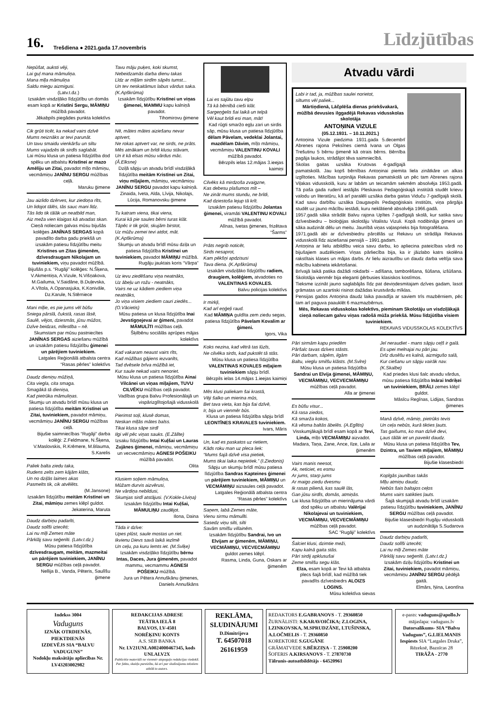16. Trešdiena ● 2021.gada 17.novembris Līdzjūtības
Nepūšat, auksti vēji,
Lai guļ mana māmuliņa.
Mana mīļa māmuliņa
Saldu miegu aizmigusi.
(Latv.t.dz.)
Izsakām visdziļāko līdzjūtību un domās esam kopā ar Kristīni Sergu, MĀMIŅU mūžībā pavadot.
Jēkabpils piegādes punkta kolektīvs
Cik grūti ticēt, ka nekad vairs dzīvē
Mums neiznāks ar tevi parunāt.
Un tavu smaidu vienkāršu un siltu
Mums vajadzēs tik sirdīs saglabāt.
Lai mūsu klusa un patiesa līdzjūtība dod spēku un atbalstu Kristīnei ar mazo Amēliju un Zitai, pavadot mīļo māmiņu, vecmāmiņu JANĪNU SERGU mūžības ceļā.
Maruku ģimene
Jau aizlido dzērves, kur ziedoņa rīts,
Un lidojot tālēs, tās sauc mani līdz.
Tās lido tik tālāk un neatbild man,
Aiz meža vien klaigas kā atvadas skan.
Cieņā noliecam galvas mūsu bijušās kolēģes JANĪNAS SERGAS kopā pavadīto darba gadu priekšā un izsakām patiesu līdzjūtību meitu Kristīnes un Zitas ģimenēm, dzīvesdraugam Nikolajam un tuviniekiem, viņu pavadot mūžībā.
Bijušās p.s. “Rugāji” kolēģes: N.Šķena, V.Akmentiņa, A.Vizule, N.Višņakova, M.Gailuma, V.Saidāne, B.Duļevska, A.Vītola, A.Opanasjuka, K.Konivāle, Dz.Karule, N.Stērniece
Mani mīļie, es pie jums vēl būšu
Sniega pārslā, čukstā, rasas lāsē,
Saulē, vējos, dziesmās, jūsu mūžos,
Dzīve beidzas, mīlestība – nē.
Skumstam par mūsu pastniecītes JANĪNAS SERGAS aiziešanu mūžībā un izsakām patiesu līdzjūtību ģimenei un pārējiem tuviniekiem.
Latgales Reģionālā atbalsta centra “Rasas pērles” kolektīvs
Daudz dieniņu mūžiņā,
Cita viegla, cita smaga.
Smagākā tā dieniņa,
Kad pietrūka māmuliņas.
Skumju un atvadu brīdī mūsu klusa un patiesa līdzjūtība meitām Kristīnei un Zitai, tuviniekiem, pavadot māmiņu, vecmāmiņu JANĪNU SERGU mūžības ceļā.
Bijušie saimniecības “Rugāji” darba kolēģi: Z.Feldmane, N.Šķena, V.Maslovskis, R.Krēmere, M.Blauma, S.Karelis
Paliek balta ziedu taka,
Rudens zelts zem kājām klāts,
Un no dziļās laimes akas
Pasmelts tik, cik atvēlēts.
(M.Jansone)
Izsakām līdzjūtību meitām Kristīnei un Zitai, māmiņu zemes klēpī guldot.
Jekaterina, Maruta
Daudz darbiņu padarīti,
Daudz solīši iztecēti;
Lai nu mīļi Zemes māte
Pārklāj savu seģenīti. (Latv.t.dz.)
Mūsu patiesa līdzjūtība dzīvesdraugam, meitām, mazmeitai un pārējiem tuviniekiem, JANĪNU SERGU mūžības ceļā pavadot.
Nellija B., Vanda, Pēteris, Saulīšu ģimene
Tavu māju puķes, koki skumst,
Nebeidzamās darba dienu takas
Līdz ar mīļām sirdīm sāpēs tumst...
Un tev neskaitāmus labus vārdus saka. (K.Apškrūma)
Izsakām līdzjūtību Kristīnei un viņas ģimenei, MAMMU kapu kalniņā pavadot.
Tihomirovu ģimene
Nē, mātes mātes aiziešanu nevar aptvert,
Ne rokas aptvert var, ne sirds, ne prāts.
Mēs atnākam un brīdi klusu stāvam,
Un it kā elsas mūsu vārdus māc. (Ā.Elksne)
Dziļā sāpju un atvadu brīdī visdziļākā līdzjūtība meitām Kristīnei un Zitai, viņu mīļajiem, māmiņu, vecmāmiņu JANĪNU SERGU pavadot kapu kalniņā.
Zinaida, Iveta, Alda, Līvija, Nikolajs, Lūcija, Romanovsku ģimene
Tu katram viena, tikai viena,
Kurai kā pie saules bērni turas klāt.
Tāpēc ir tik grūti, skujām birstot,
Uz mūžu zemei tevi atdot, māt. (K.Apškrūma)
Skumju un atvadu brīdī mūsu dziļa un patiesa līdzjūtība Kristīnei un tuviniekiem, pavadot MĀMIŅU mūžībā.
Rugāju jauktais koris “Vārpa”
Uz ievu ziedēšanu viņa neatnāks,
Uz ābeļu un rožu - neatnāks,
Vairs ne uz kādiem ziediem viņa neatnāks,
Jo viņa visiem ziediem cauri ziedēs... (O.Vācietis)
Mūsu patiesa un klusa līdzjūtība Inai Jevstigņejevai ar ģimeni, pavadot MĀMULĪTI mūžības ceļā.
Šķilbēnu sociālās aprūpes mājas kolektīvs
Kad vakaram neaust vairs rīts,
Kad mūžības gājiens iezvanīts,
Tad dvēsele brīva mūžībā iet,
Kur saule nekad vairs nenoriet.
Mūsu klusa un patiesa līdzjūtība Ainai Vilcānei un viņas mīļajiem, TUVU CILVĒKU mūžības ceļā pavadot.
Vadības grupa Balvu Profesionālajā un vispārizglītojošajā vidusskolā
Pierimst soļi, klusē domas,
Neskan mīļās mātes balss.
Tikai klusa sāpe sirdī
Ilgi vēl pēc viņas sauks. (E.Zālīte)
Izsaku līdzjūtību Intai Kuļšai un Lauras Zujānes ģimenei, māmiņu, vecmāmiņu un vecvecmāmiņu AGNESI POŠEIKU mūžībā pavadot.
Olita
Klusiem soļiem māmuliņa,
Mūžam durvis aizvērusi,
Ne vārdiņa nebildusi,
Skumjas sirdī atstājusi. (V.Kokle-Līviņa)
Izsakām līdzjūtību Intai Kuļšai, MĀMULIŅU zaudējot.
Ilona, Daina
Tāda ir dzīve:
Upes plūst, saule mostas un riet.
Ikvienu Dievs savā laikā iezīmē
Un ceļu, pa kuru lemts iet. (M.Svīķe)
Izsakām visdziļāko līdzjūtību bērnu Intas, Daces, Jura ģimenēm, pavadot mammu, vecmammu AGNESI POŠEIKU mūžībā.
Jura un Pētera Annuškānu ģimenes, Daniels Annuškāns
Lai es sajūtu tavu elpu
Tā kā bērnībā cieši klāt.
Sargeņģelis šai laikā un telpā
Vēl kaut brīdi esi man, māt!
Kad rūgti smaržo egļu zari un sirdis sāp, mūsu klusa un patiesa līdzjūtība dēlam Pāvelam, vedeklai Jolantai, mazdēlam Dāvim, mīļo māmiņu, vecmāmiņu VALENTINU KOVALI mūžībā pavadot.
Bērzpils ielas 12.mājas 3.ieejas kaimiņi
Cilvēks kā mirdzoša zvaigzne,
Kas debesu plašumos mīt –
Ne zināt mums stundu, ne brīdi,
Kad dziestoša lejup tā krīt.
Izsakām patiesu līdzjūtību Jolantas ģimenei, viramāti VALENTINU KOVALI mūžībā pavadot.
Alīnas, Ivetas ģimenes, frizētava “Šarms”
Prāts negrib noticēt,
Sirds nesaprot,
Kam pēkšņi apdzisusi
Tava diena. (K.Apškrūma)
Izsakām visdziļāko līdzjūtību radiem, draugiem, kolēģiem, atvadoties no VALENTINAS KOVALES.
Balvu policijas kolektīvs
Ir mirkļi,
Kad arī eņģeļi raud.
Kad MĀMIŅA guldīta zem ziedu segas, patiesa līdzjūtība Pāvelam Kovalim ar ģimeni.
Igors, Vika
Koks nezina, kad vētrā tas lūzīs,
Ne cilvēka sirds, kad pukstēt tā stās.
Mūsu klusa un patiesa līdzjūtība VALENTINAS KOVALES mīļajiem tuviniekiem sāpju brīdī.
Bērzpils ielas 14.mājas 1.ieejas kaimiņi
Mēs klusi paliekam šai krastā,
Vēji šalko un mierina mūs,
Bet tava vieta, kas bija šai dzīvē,
Ir, bija un vienmēr būs.
Klusa un patiesa līdzjūtība sāpju brīdī LEONTĪNES KRAVALES tuviniekiem.
Ivars, Māris
Un, kad es paskatos uz rietiem,
Kāds roku man uz pleca liek:
“Mums šajā dzīvē visa pietiek,
Mums tikai laika nepietiek.” (I.Ziedonis)
Sāpju un skumju brīdī mūsu patiesa līdzjūtība Sandras Kapteines ģimenei un pārējiem tuviniekiem, MĀMIŅU un VECMĀMIŅU aizsaules ceļā pavadot.
Latgales Reģionālā atbalsta centra “Rasas pērles” kolektīvs
Saņem, labā Zemes māte,
Vienu sirmu māmulīti.
Sasedz viņu silti, silti
Savām smilšu villainēm.
Izsakām līdzjūtību Sandrai, Ivo un Elvijam ar ģimenēm, MĀMIŅU, VECMĀMIŅU, VECVECMĀMIŅU guldot zemes klēpī.
Rasma, Linda, Guna, Oskars ar ģimenēm
Atvadu vārdi
Labi ir tad, ja, mūžības saulei norietot,
siltums vēl paliek...
Mārtiņdienā, Lāčplēša dienas priekšvakarā, mūžībā devusies ilggadējā Rekavas vidusskolas skolotāja
ANTOŅINA VIZULE
(05.12.1931. – 10.11.2021.)
Antoņina Vizule piedzima 1931.gada 5.decembrī Abrenes rajona Peksīnes ciemā Ivana un Olgas Trešutinu 5 bērnu ģimenē kā otrais bērns. Bērnība pagāja laukos, strādājot tēva saimniecībā.
Skolas gaitas uzsāka Krutovas 4-gadīgajā pamatskolā. Jau kopš bērnības Antoņinai piemita liela zinātkāre un alkas izglītoties. Mācības turpināja Rekavas pamatskolā un pēc tam Abrenes rajona Viļakas vidusskolā, kuru ar labām un teicamām sekmēm absolvēja 1953.gadā. Tā paša gada rudenī iestājās Pleskavas Pedagoģiskajā institūtā studēt krievu valodu un literatūru, kā arī paralēli uzsāka darba gaitas Viduču 7-gadīgajā skolā. Kad savu darbību uzsāka Daugavpils Pedagoģiskais institūts, viņa pārgāja studēt uz jauno mācību iestādi, kuru neklātienē absolvēja 1966.gadā.
1957.gadā sāka strādāt Balvu rajona Upītes 7-gadīgajā skolā, kur satika savu dzīvesbiedru – bioloģijas skolotāju Vitalistu Vizuli. Kopā nodibināja ģimeni un sāka audzināt dēlu un meitu. Jaunībā viņas vaļasprieks bija fotografēšana.
1971.gadā abi ar dzīvesbiedru pārcēlās uz Rekavu un strādāja Rekavas vidusskolā līdz aiziešanai pensijā – 1991.gadam.
Antoņina ar lielu atbildību veica savu darbu, ko apliecina pateicības vārdi no bijušajiem audzēkņiem. Viņas pārliecība bija, ka ir jāizlabo katrs skolēna rakstītais klases un mājas darbs. Ar lielu aizrautību un daudz darba veltīja sava mācību kabineta iekārtošanai.
Brīvajā laikā patika dažādi rokdarbi – adīšana, tamborēšana, šūšana, izšūšana. Skolotāja vienmēr bija eleganti ģērbusies klasiskos kostīmos.
Tieksme izzināt jauno saglabājās līdz pat deviņdesmitajam dzīves gadam, lasot grāmatas un azartiski risinot dažādas krustvārdu mīklas.
Pensijas gados Antoņina daudz laika pavadīja ar saviem trīs mazbērniem, pēc tam arī paguva paauklēt 6 mazmazbērnus.
Mēs, Rekavas vidusskolas kolektīvs, pieminam Skolotāju un visdziļākajā cieņā noliecam galvu viņas radošā mūža priekšā. Mūsu līdzjūtība visiem tuviniekiem.
REKAVAS VIDUSSKOLAS KOLEKTĪVS
Pāri sirmām kapu priedēm
Pāršalc tavas dzīves stāsts.
Pāri darbam, sāpēm, ilgām
Baltu, vieglu smilšu klāsts. (M.Svīre)
Mūsu klusa un patiesa līdzjūtība Sandrai un Elvija ģimenei, MĀMIŅU, VECMĀMIŅU, VECVECMĀMIŅU mūžības ceļā pavadot.
Alla ar ģimenei
Es būšu visur...
Kā rasa ziedos,
Kā smarža kokos,
Kā vēsma baltās ābelēs. (A.Eglītis)
Visskumjākajā brīdī esam kopā ar Tevi, Linda, mīļo VECMĀMIŅU aizvadot.
Madara, Taņa, Zane, Ance, Ilze, Laila ar ģimenēm
Vairs manis neesot,
Ak, neticiet, es esmu
Ar jums, starp jums
Ar maigo ziedu dvesmu
Ik rasas pilienā, kas saulē lās,
Gan jūsu sirdīs, domās, atmiņās.
Lai klusa līdzjūtība un mierinājuma vārdi dod spēku un atbalstu Valērijai Nikolajevai un tuviniekiem, VECMĀMIŅU, VECVECMĀMIŅU mūžības ceļā pavadot.
SAC “Rugāji” kolektīvs
Šalciet klusi, dzimtie meži,
Kapu kalnā gaita stās.
Pāri sirdij apklusušai
Zeme smilšu segu klās.
Elza, esam kopā ar Tevi kā atbalsta plecs šajā brīdī, kad mūžībā tiek pavadīts dzīvesbiedrs ALOIZS LOGINS.
Mūsu kolektīva sievas
Jel neraudiet - mans sāpju ceļš ir galā.
Es upei melnajai nu pāri jau.
Drīz dusēšu es kalnā, aizmigušo salā,
Kur ciešanu un sāpju vairāk nav. (K.Skalbe)
Kad priedes klusi šalc atvadu vārdus, mūsu patiesa līdzjūtība Inārai Indriķei un tuviniekiem, BRĀLI zemes klēpī guldot.
Māsīcu Regīnas, Lidijas, Sandras ģimenes
Manā dzīvē, māmiņ, pietrūks tevis
Un ceļa nebūs, kurā tikties ļauts.
Tas gaišums, ko man dzīvē devi,
Ļaus tālāk iet un paveikt daudz.
Mūsu klusa un patiesa līdzjūtība Tev, Dzintra, un Taviem mīļajiem, MĀMIŅU mūžības ceļā pavadot.
Bijušie klasesbiedri
Kopīgās jaunības takās
Mīļu atmiņu daudz.
Nebūs šais baltajos ceļos
Mums vairs satikties ļauts.
Šajā skumjajā atvadu brīdī izsakām patiesu līdzjūtību tuviniekiem, JANĪNU SERGU mūžības ceļā pavadot.
Bijušie klasesbiedri Rugāju vidusskolā un audzinātāja S.Sudarova
Daudz darbiņu padarīti,
Daudz solīši iztecēti;
Lai nu mīļi Zemes māte
Pārklāj savu seģenīti. (Latv.t.dz.)
Izsakām dziļu līdzjūtību Kristīnei un Zitai, tuviniekiem, pavadot māmiņu, vecmāmiņu JANĪNU SERGU pēdējā gaitā.
Elmārs, Ņina, Leontīna
Indekss 3004
Vaduguns
IZNĀK OTRDIENĀS, PIEKTDIENĀS
IZDEVĒJS SIA “BALVU VADUGUNS”
Nodokļu maksātāju apliecības Nr. LV43203002982
REDAKCIJAS ADRESE
TEĀTRA IELĀ 8
BALVOS, LV-4501
NORĒĶINU KONTS
A.S. SEB BANKA
Nr. LV21UNLA0024000467345, kods UNLALV2X
Publicētie materiāli ne vienmēr atspoguļo redakcijas viedokli. Par faktu, skaitļu pareizību, kā arī par sludinājumu tekstiem atbild to autors.
REKLĀMA, SLUDINĀJUMI
D.Dimitrijeva
T. 64507018 26161959
REDAKTORS E.GABRANOVS - T. 29360850
ŽURNĀLISTI: S.KARAVOIČIKA; Z.LOGINA, I.ZINKOVSKA, M.SPRUDZĀNE, I.TUŠINSKA, A.LOČMELIS - T. 29360850
KOREKTORE S.GUGĀNE
GRĀMATVEDE S.BĒRZIŅA - T. 25908200
ŠOFERIS A.KIRSANOVS - T. 27870730
Tālrunis-autoatbildētājs - 64520961
e-pasts: vaduguns@apollo.lv
mājaslapa: vaduguns.lv
Datorsalikums- SIA “Balvu Vaduguns”, G.LIELMANIS
Iespiests SIA “Latgales Druka”, Rēzeknē, Baznīcas 28
TIRĀŽA - 2770